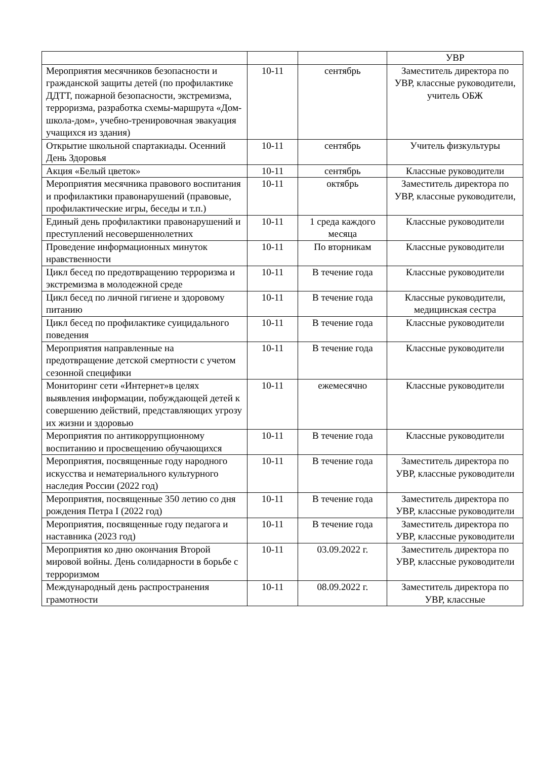| | | | УВР |
| Мероприятия месячников безопасности и гражданской защиты детей (по профилактике ДДТТ, пожарной безопасности, экстремизма, терроризма, разработка схемы-маршрута «Дом-школа-дом», учебно-тренировочная эвакуация учащихся из здания) | 10-11 | сентябрь | Заместитель директора по УВР, классные руководители, учитель ОБЖ |
| Открытие школьной спартакиады. Осенний День Здоровья | 10-11 | сентябрь | Учитель физкультуры |
| Акция «Белый цветок» | 10-11 | сентябрь | Классные руководители |
| Мероприятия месячника правового воспитания и профилактики правонарушений (правовые, профилактические игры, беседы и т.п.) | 10-11 | октябрь | Заместитель директора по УВР, классные руководители, |
| Единый день профилактики правонарушений и преступлений несовершеннолетних | 10-11 | 1 среда каждого месяца | Классные руководители |
| Проведение информационных минуток нравственности | 10-11 | По вторникам | Классные руководители |
| Цикл бесед по предотвращению терроризма и экстремизма в молодежной среде | 10-11 | В течение года | Классные руководители |
| Цикл бесед по личной гигиене и здоровому питанию | 10-11 | В течение года | Классные руководители, медицинская сестра |
| Цикл бесед по профилактике суицидального поведения | 10-11 | В течение года | Классные руководители |
| Мероприятия направленные на предотвращение детской смертности с учетом сезонной специфики | 10-11 | В течение года | Классные руководители |
| Мониторинг сети «Интернет»в целях выявления информации, побуждающей детей к совершению действий, представляющих угрозу их жизни и здоровью | 10-11 | ежемесячно | Классные руководители |
| Мероприятия по антикоррупционному воспитанию и просвещению обучающихся | 10-11 | В течение года | Классные руководители |
| Мероприятия, посвященные году народного искусства и нематериального культурного наследия России (2022 год) | 10-11 | В течение года | Заместитель директора по УВР, классные руководители |
| Мероприятия, посвященные 350 летию со дня рождения Петра I (2022 год) | 10-11 | В течение года | Заместитель директора по УВР, классные руководители |
| Мероприятия, посвященные году педагога и наставника (2023 год) | 10-11 | В течение года | Заместитель директора по УВР, классные руководители |
| Мероприятия ко дню окончания Второй мировой войны. День солидарности в борьбе с терроризмом | 10-11 | 03.09.2022 г. | Заместитель директора по УВР, классные руководители |
| Международный день распространения грамотности | 10-11 | 08.09.2022 г. | Заместитель директора по УВР, классные |